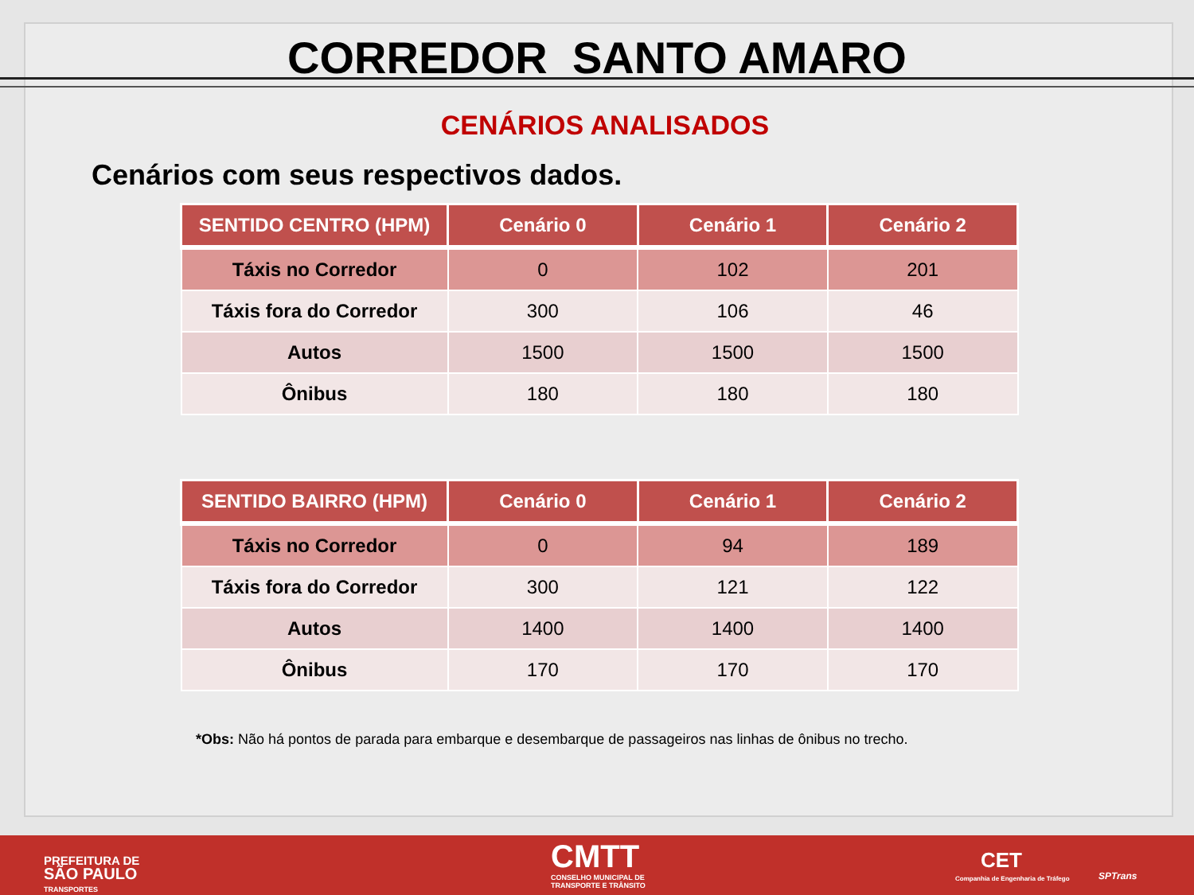CORREDOR SANTO AMARO
CENÁRIOS ANALISADOS
Cenários com seus respectivos dados.
| SENTIDO CENTRO (HPM) | Cenário 0 | Cenário 1 | Cenário 2 |
| --- | --- | --- | --- |
| Táxis no Corredor | 0 | 102 | 201 |
| Táxis fora do Corredor | 300 | 106 | 46 |
| Autos | 1500 | 1500 | 1500 |
| Ônibus | 180 | 180 | 180 |
| SENTIDO BAIRRO (HPM) | Cenário 0 | Cenário 1 | Cenário 2 |
| --- | --- | --- | --- |
| Táxis no Corredor | 0 | 94 | 189 |
| Táxis fora do Corredor | 300 | 121 | 122 |
| Autos | 1400 | 1400 | 1400 |
| Ônibus | 170 | 170 | 170 |
*Obs: Não há pontos de parada para embarque e desembarque de passageiros nas linhas de ônibus no trecho.
PREFEITURA DE
SÃO PAULO
TRANSPORTES
CMTT
CONSELHO MUNICIPAL DE
TRANSPORTE E TRÂNSITO
CET
Companhia de Engenharia de Tráfego SPTrans